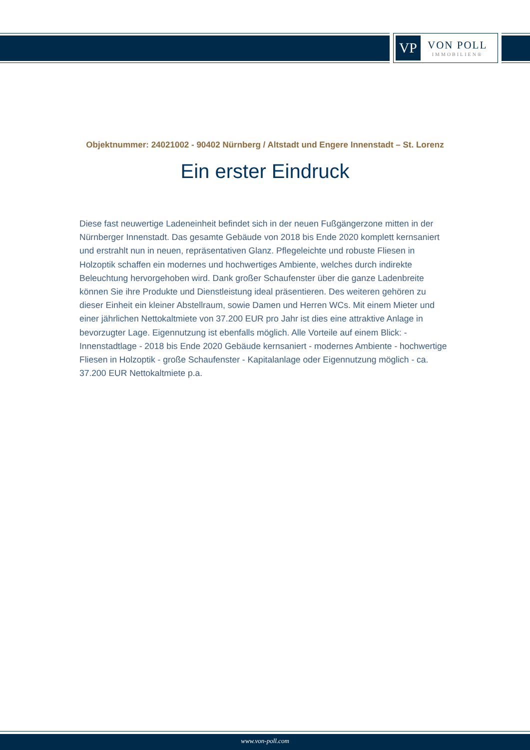VP
VON POLL
IMMOBILIEN®
Objektnummer: 24021002 - 90402 Nürnberg / Altstadt und Engere Innenstadt – St. Lorenz
Ein erster Eindruck
Diese fast neuwertige Ladeneinheit befindet sich in der neuen Fußgängerzone mitten in der Nürnberger Innenstadt. Das gesamte Gebäude von 2018 bis Ende 2020 komplett kernsaniert und erstrahlt nun in neuen, repräsentativen Glanz. Pflegeleichte und robuste Fliesen in Holzoptik schaffen ein modernes und hochwertiges Ambiente, welches durch indirekte Beleuchtung hervorgehoben wird. Dank großer Schaufenster über die ganze Ladenbreite können Sie ihre Produkte und Dienstleistung ideal präsentieren. Des weiteren gehören zu dieser Einheit ein kleiner Abstellraum, sowie Damen und Herren WCs. Mit einem Mieter und einer jährlichen Nettokaltmiete von 37.200 EUR pro Jahr ist dies eine attraktive Anlage in bevorzugter Lage. Eigennutzung ist ebenfalls möglich. Alle Vorteile auf einem Blick: - Innenstadtlage - 2018 bis Ende 2020 Gebäude kernsaniert - modernes Ambiente - hochwertige Fliesen in Holzoptik - große Schaufenster - Kapitalanlage oder Eigennutzung möglich - ca. 37.200 EUR Nettokaltmiete p.a.
www.von-poll.com